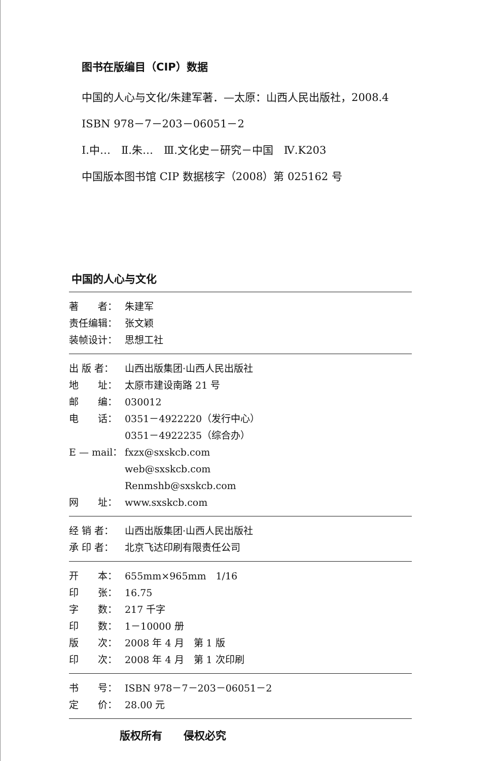图书在版编目（CIP）数据
中国的人心与文化/朱建军著．—太原：山西人民出版社，2008.4
ISBN 978－7－203－06051－2
Ⅰ.中…　Ⅱ.朱…　Ⅲ.文化史－研究－中国　Ⅳ.K203
中国版本图书馆 CIP 数据核字（2008）第 025162 号
中国的人心与文化
著　　者： 朱建军
责任编辑： 张文颖
装帧设计： 思想工社
出 版 者： 山西出版集团·山西人民出版社
地　　址： 太原市建设南路 21 号
邮　　编： 030012
电　　话： 0351－4922220（发行中心）
0351－4922235（综合办）
E — mail： fxzx@sxskcb.com
web@sxskcb.com
Renmshb@sxskcb.com
网　　址： www.sxskcb.com
经 销 者： 山西出版集团·山西人民出版社
承 印 者： 北京飞达印刷有限责任公司
开　　本： 655mm×965mm　1/16
印　　张： 16.75
字　　数： 217 千字
印　　数： 1－10000 册
版　　次： 2008 年 4 月　第 1 版
印　　次： 2008 年 4 月　第 1 次印刷
书　　号： ISBN 978－7－203－06051－2
定　　价： 28.00 元
版权所有　　侵权必究